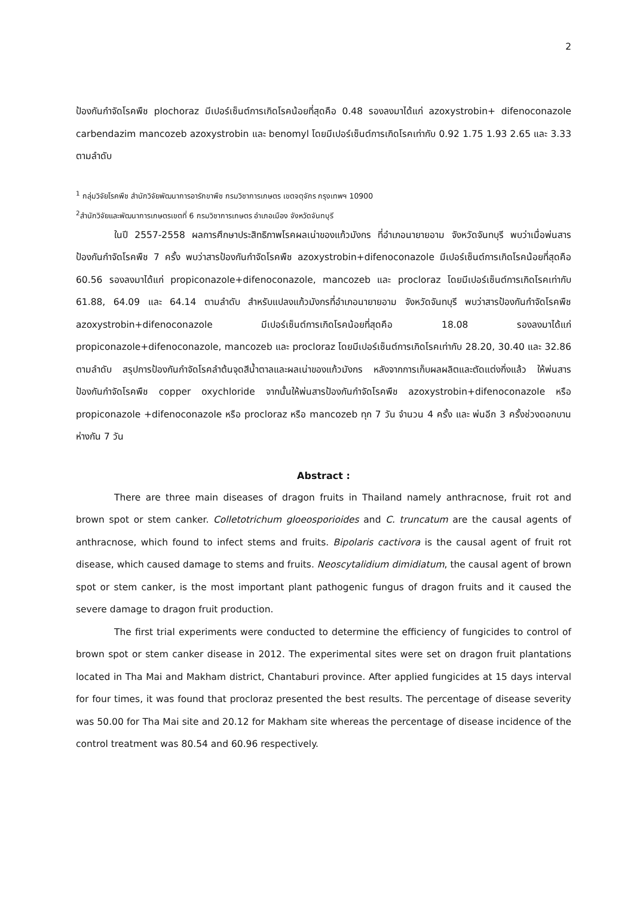2
ป้องกันกำจัดโรคพืช plochoraz มีเปอร์เซ็นต์การเกิดโรคน้อยที่สุดคือ 0.48 รองลงมาได้แก่ azoxystrobin+ difenoconazole carbendazim mancozeb azoxystrobin และ benomyl โดยมีเปอร์เซ็นต์การเกิดโรคเท่ากับ 0.92 1.75 1.93 2.65 และ 3.33 ตามลำดับ
<sup>1</sup> กลุ่มวิจัยโรคพืช สำนักวิจัยพัฒนาการอารักขาพืช กรมวิชาการเกษตร เขตจตุจักร กรุงเทพฯ 10900
<sup>2</sup> สำนักวิจัยและพัฒนาการเกษตรเขตที่ 6 กรมวิชาการเกษตร อำเภอเมือง จังหวัดจันทบุรี
ในปี 2557-2558 ผลการศึกษาประสิทธิภาพโรคผลเน่าของแก้วมังกร ที่อำเภอนายายอาม จังหวัดจันทบุรี พบว่าเมื่อพ่นสารป้องกันกำจัดโรคพืช 7 ครั้ง พบว่าสารป้องกันกำจัดโรคพืช azoxystrobin+difenoconazole มีเปอร์เซ็นต์การเกิดโรคน้อยที่สุดคือ 60.56 รองลงมาได้แก่ propiconazole+difenoconazole, mancozeb และ procloraz โดยมีเปอร์เซ็นต์การเกิดโรคเท่ากับ 61.88, 64.09 และ 64.14 ตามลำดับ สำหรับแปลงแก้วมังกรที่อำเภอนายายอาม จังหวัดจันทบุรี พบว่าสารป้องกันกำจัดโรคพืช azoxystrobin+difenoconazole มีเปอร์เซ็นต์การเกิดโรคน้อยที่สุดคือ 18.08 รองลงมาได้แก่ propiconazole+difenoconazole, mancozeb และ procloraz โดยมีเปอร์เซ็นต์การเกิดโรคเท่ากับ 28.20, 30.40 และ 32.86 ตามลำดับ สรุปการป้องกันกำจัดโรคลำต้นจุดสีน้ำตาลและผลเน่าของแก้วมังกร หลังจากการเก็บผลผลิตและตัดแต่งกิ่งแล้ว ให้พ่นสารป้องกันกำจัดโรคพืช copper oxychloride จากนั้นให้พ่นสารป้องกันกำจัดโรคพืช azoxystrobin+difenoconazole หรือ propiconazole +difenoconazole หรือ procloraz หรือ mancozeb ทุก 7 วัน จำนวน 4 ครั้ง และ พ่นอีก 3 ครั้งช่วงดอกบาน ห่างกัน 7 วัน
Abstract :
There are three main diseases of dragon fruits in Thailand namely anthracnose, fruit rot and brown spot or stem canker. Colletotrichum gloeosporioides and C. truncatum are the causal agents of anthracnose, which found to infect stems and fruits. Bipolaris cactivora is the causal agent of fruit rot disease, which caused damage to stems and fruits. Neoscytalidium dimidiatum, the causal agent of brown spot or stem canker, is the most important plant pathogenic fungus of dragon fruits and it caused the severe damage to dragon fruit production.
The first trial experiments were conducted to determine the efficiency of fungicides to control of brown spot or stem canker disease in 2012. The experimental sites were set on dragon fruit plantations located in Tha Mai and Makham district, Chantaburi province. After applied fungicides at 15 days interval for four times, it was found that procloraz presented the best results. The percentage of disease severity was 50.00 for Tha Mai site and 20.12 for Makham site whereas the percentage of disease incidence of the control treatment was 80.54 and 60.96 respectively.